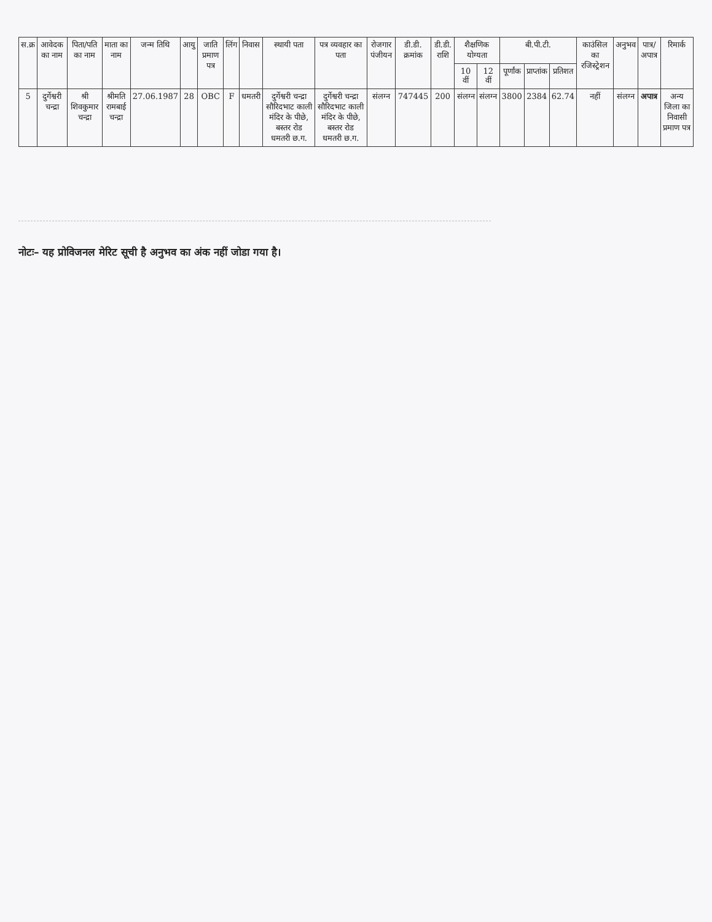| स.क्र | आवेदक का नाम | पिता/पति का नाम | माता का नाम | जन्म तिथि | आयु | जाति प्रमाण पत्र | लिंग | निवास | स्थायी पता | पत्र व्यवहार का पता | रोजगार पंजीयन | डी.डी. क्रमांक | डी.डी. राशि | शैक्षणिक योग्यता | | बी.पी.टी. | | | काउंसिल का रजिस्ट्रेशन | अनुभव | पात्र/अपात्र | रिमार्क |
| --- | --- | --- | --- | --- | --- | --- | --- | --- | --- | --- | --- | --- | --- | --- | --- | --- | --- | --- | --- | --- | --- | --- |
| | | | | | | | | | | | | | | 10 वीं | 12 वीं | पूर्णांक | प्राप्तांक | प्रतिशत | | | | |
| 5 | दुर्गेश्वरी चन्द्रा | श्री शिवकुमार चन्द्रा | श्रीमति रामबाई चन्द्रा | 27.06.1987 | 28 | OBC | F | धमतरी | दुर्गेश्वरी चन्द्रा सौरिदभाट काली मंदिर के पीछे, बस्तर रोड धमतरी छ.ग. | दुर्गेश्वरी चन्द्रा सौरिदभाट काली मंदिर के पीछे, बस्तर रोड धमतरी छ.ग. | संलग्न | 747445 | 200 | संलग्न | संलग्न | 3800 | 2384 | 62.74 | नहीं | संलग्न | अपात्र | अन्य जिला का निवासी प्रमाण पत्र |
नोटः– यह प्रोविजनल मेरिट सूची है अनुभव का अंक नहीं जोडा गया है।